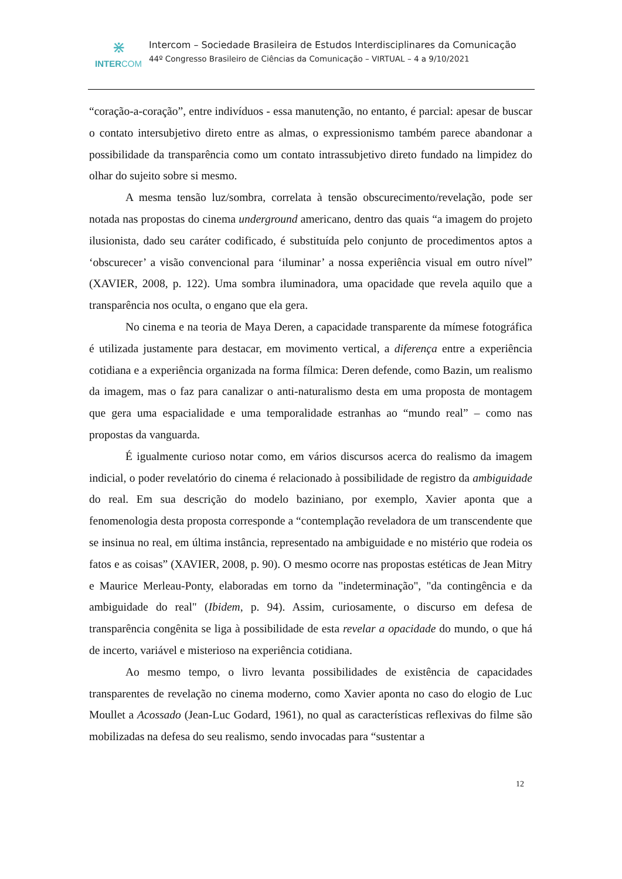⋇
INTERCOM
Intercom – Sociedade Brasileira de Estudos Interdisciplinares da Comunicação
44º Congresso Brasileiro de Ciências da Comunicação – VIRTUAL – 4 a 9/10/2021
“coração-a-coração”, entre indivíduos - essa manutenção, no entanto, é parcial: apesar de buscar o contato intersubjetivo direto entre as almas, o expressionismo também parece abandonar a possibilidade da transparência como um contato intrassubjetivo direto fundado na limpidez do olhar do sujeito sobre si mesmo.
A mesma tensão luz/sombra, correlata à tensão obscurecimento/revelação, pode ser notada nas propostas do cinema underground americano, dentro das quais “a imagem do projeto ilusionista, dado seu caráter codificado, é substituída pelo conjunto de procedimentos aptos a ‘obscurecer’ a visão convencional para ‘iluminar’ a nossa experiência visual em outro nível” (XAVIER, 2008, p. 122). Uma sombra iluminadora, uma opacidade que revela aquilo que a transparência nos oculta, o engano que ela gera.
No cinema e na teoria de Maya Deren, a capacidade transparente da mímese fotográfica é utilizada justamente para destacar, em movimento vertical, a diferença entre a experiência cotidiana e a experiência organizada na forma fílmica: Deren defende, como Bazin, um realismo da imagem, mas o faz para canalizar o anti-naturalismo desta em uma proposta de montagem que gera uma espacialidade e uma temporalidade estranhas ao “mundo real” – como nas propostas da vanguarda.
É igualmente curioso notar como, em vários discursos acerca do realismo da imagem indicial, o poder revelatório do cinema é relacionado à possibilidade de registro da ambiguidade do real. Em sua descrição do modelo baziniano, por exemplo, Xavier aponta que a fenomenologia desta proposta corresponde a “contemplação reveladora de um transcendente que se insinua no real, em última instância, representado na ambiguidade e no mistério que rodeia os fatos e as coisas” (XAVIER, 2008, p. 90). O mesmo ocorre nas propostas estéticas de Jean Mitry e Maurice Merleau-Ponty, elaboradas em torno da "indeterminação", "da contingência e da ambiguidade do real" (Ibidem, p. 94). Assim, curiosamente, o discurso em defesa de transparência congênita se liga à possibilidade de esta revelar a opacidade do mundo, o que há de incerto, variável e misterioso na experiência cotidiana.
Ao mesmo tempo, o livro levanta possibilidades de existência de capacidades transparentes de revelação no cinema moderno, como Xavier aponta no caso do elogio de Luc Moullet a Acossado (Jean-Luc Godard, 1961), no qual as características reflexivas do filme são mobilizadas na defesa do seu realismo, sendo invocadas para “sustentar a
12